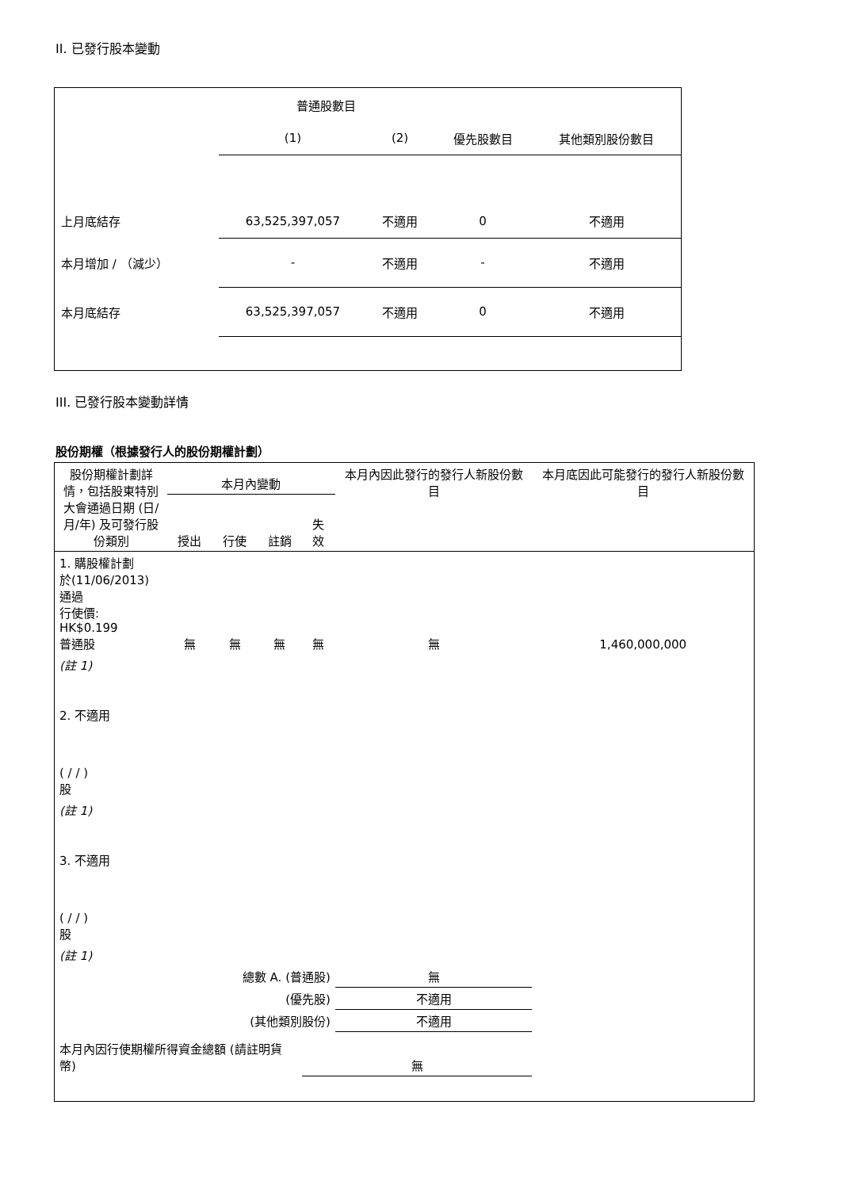II. 已發行股本變動
| | 普通股數目 | | | |
| | (1) | (2) | 優先股數目 | 其他類別股份數目 |
| 上月底結存 | 63,525,397,057 | 不適用 | 0 | 不適用 |
| 本月增加 / （減少） | - | 不適用 | - | 不適用 |
| 本月底結存 | 63,525,397,057 | 不適用 | 0 | 不適用 |
III. 已發行股本變動詳情
股份期權（根據發行人的股份期權計劃）
| 股份期權計劃詳情，包括股東特別大會通過日期 (日/月/年) 及可發行股份類別 | 本月內變動 | | | | 本月內因此發行的發行人新股份數目 | 本月底因此可能發行的發行人新股份數目 |
| | 授出 | 行使 | 註銷 | 失效 | | |
| 1. 購股權計劃 於(11/06/2013) 通過 行使價: HK$0.199 普通股 | 無 | 無 | 無 | 無 | 無 | 1,460,000,000 |
| (註 1) | | | | | | |
| 2. 不適用 ( / / ) 股 | | | | | | |
| (註 1) | | | | | | |
| 3. 不適用 ( / / ) 股 | | | | | | |
| (註 1) | | | | | | |
| 總數 A. (普通股) | | | | | 無 | |
| (優先股) | | | | | 不適用 | |
| (其他類別股份) | | | | | 不適用 | |
| 本月內因行使期權所得資金總額 (請註明貨幣) | | | | 無 | | |